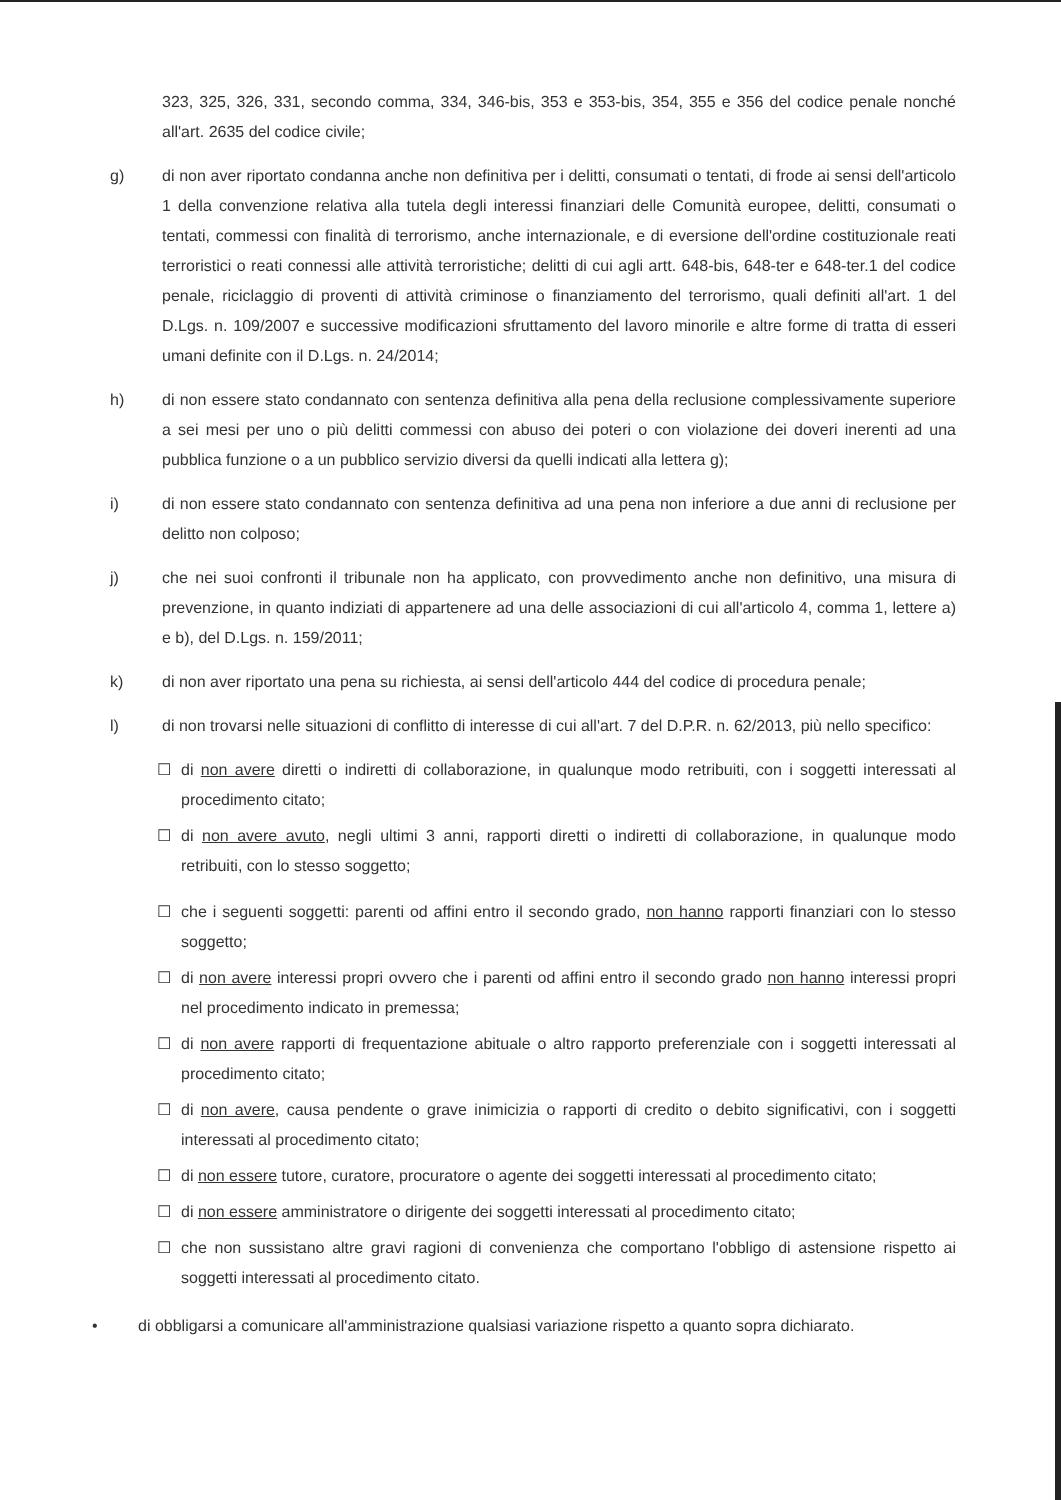323, 325, 326, 331, secondo comma, 334, 346-bis, 353 e 353-bis, 354, 355 e 356 del codice penale nonché all'art. 2635 del codice civile;
g) di non aver riportato condanna anche non definitiva per i delitti, consumati o tentati, di frode ai sensi dell'articolo 1 della convenzione relativa alla tutela degli interessi finanziari delle Comunità europee, delitti, consumati o tentati, commessi con finalità di terrorismo, anche internazionale, e di eversione dell'ordine costituzionale reati terroristici o reati connessi alle attività terroristiche; delitti di cui agli artt. 648-bis, 648-ter e 648-ter.1 del codice penale, riciclaggio di proventi di attività criminose o finanziamento del terrorismo, quali definiti all'art. 1 del D.Lgs. n. 109/2007 e successive modificazioni sfruttamento del lavoro minorile e altre forme di tratta di esseri umani definite con il D.Lgs. n. 24/2014;
h) di non essere stato condannato con sentenza definitiva alla pena della reclusione complessivamente superiore a sei mesi per uno o più delitti commessi con abuso dei poteri o con violazione dei doveri inerenti ad una pubblica funzione o a un pubblico servizio diversi da quelli indicati alla lettera g);
i) di non essere stato condannato con sentenza definitiva ad una pena non inferiore a due anni di reclusione per delitto non colposo;
j) che nei suoi confronti il tribunale non ha applicato, con provvedimento anche non definitivo, una misura di prevenzione, in quanto indiziati di appartenere ad una delle associazioni di cui all'articolo 4, comma 1, lettere a) e b), del D.Lgs. n. 159/2011;
k) di non aver riportato una pena su richiesta, ai sensi dell'articolo 444 del codice di procedura penale;
l) di non trovarsi nelle situazioni di conflitto di interesse di cui all'art. 7 del D.P.R. n. 62/2013, più nello specifico:
☐ di non avere diretti o indiretti di collaborazione, in qualunque modo retribuiti, con i soggetti interessati al procedimento citato;
☐ di non avere avuto, negli ultimi 3 anni, rapporti diretti o indiretti di collaborazione, in qualunque modo retribuiti, con lo stesso soggetto;
☐ che i seguenti soggetti: parenti od affini entro il secondo grado, non hanno rapporti finanziari con lo stesso soggetto;
☐ di non avere interessi propri ovvero che i parenti od affini entro il secondo grado non hanno interessi propri nel procedimento indicato in premessa;
☐ di non avere rapporti di frequentazione abituale o altro rapporto preferenziale con i soggetti interessati al procedimento citato;
☐ di non avere, causa pendente o grave inimicizia o rapporti di credito o debito significativi, con i soggetti interessati al procedimento citato;
☐ di non essere tutore, curatore, procuratore o agente dei soggetti interessati al procedimento citato;
☐ di non essere amministratore o dirigente dei soggetti interessati al procedimento citato;
☐ che non sussistano altre gravi ragioni di convenienza che comportano l'obbligo di astensione rispetto ai soggetti interessati al procedimento citato.
• di obbligarsi a comunicare all'amministrazione qualsiasi variazione rispetto a quanto sopra dichiarato.